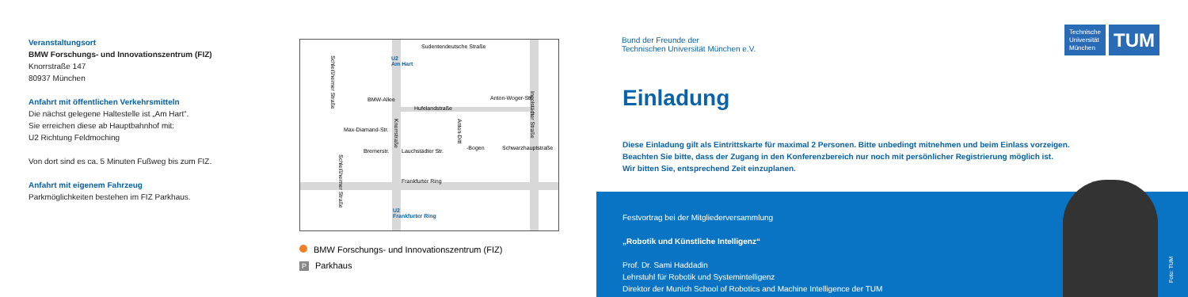Veranstaltungsort
BMW Forschungs- und Innovationszentrum (FIZ)
Knorrstraße 147
80937 München
Anfahrt mit öffentlichen Verkehrsmitteln
Die nächst gelegene Haltestelle ist „Am Hart“.
Sie erreichen diese ab Hauptbahnhof mit:
U2 Richtung Feldmoching
Von dort sind es ca. 5 Minuten Fußweg bis zum FIZ.
Anfahrt mit eigenem Fahrzeug
Parkmöglichkeiten bestehen im FIZ Parkhaus.
Schleißheimer Straße
Sudentendeutsche Straße
U2
Am Hart
BMW-Allee
Hufelandstraße
Anton-Woger-Str.
Ingolstädter Straße
Max-Diamand-Str.
Knorrstraße
Anton-Ditt
-Bogen Schwarzhauptstraße Bremerstr. Lauchstädter Str.
Frankfurter Ring
Schleißheimer Straße
U2
Frankfurter Ring
BMW Forschungs- und Innovationszentrum (FIZ)
P Parkhaus
Bund der Freunde der
Technischen Universität München e.V.
Technische
Universität
München
TUM
Einladung
Diese Einladung gilt als Eintrittskarte für maximal 2 Personen. Bitte unbedingt mitnehmen und beim Einlass vorzeigen.
Beachten Sie bitte, dass der Zugang in den Konferenzbereich nur noch mit persönlicher Registrierung möglich ist.
Wir bitten Sie, entsprechend Zeit einzuplanen.
Festvortrag bei der Mitgliederversammlung
„Robotik und Künstliche Intelligenz“
Prof. Dr. Sami Haddadin
Lehrstuhl für Robotik und Systemintelligenz
Direktor der Munich School of Robotics and Machine Intelligence der TUM
Foto: TUM